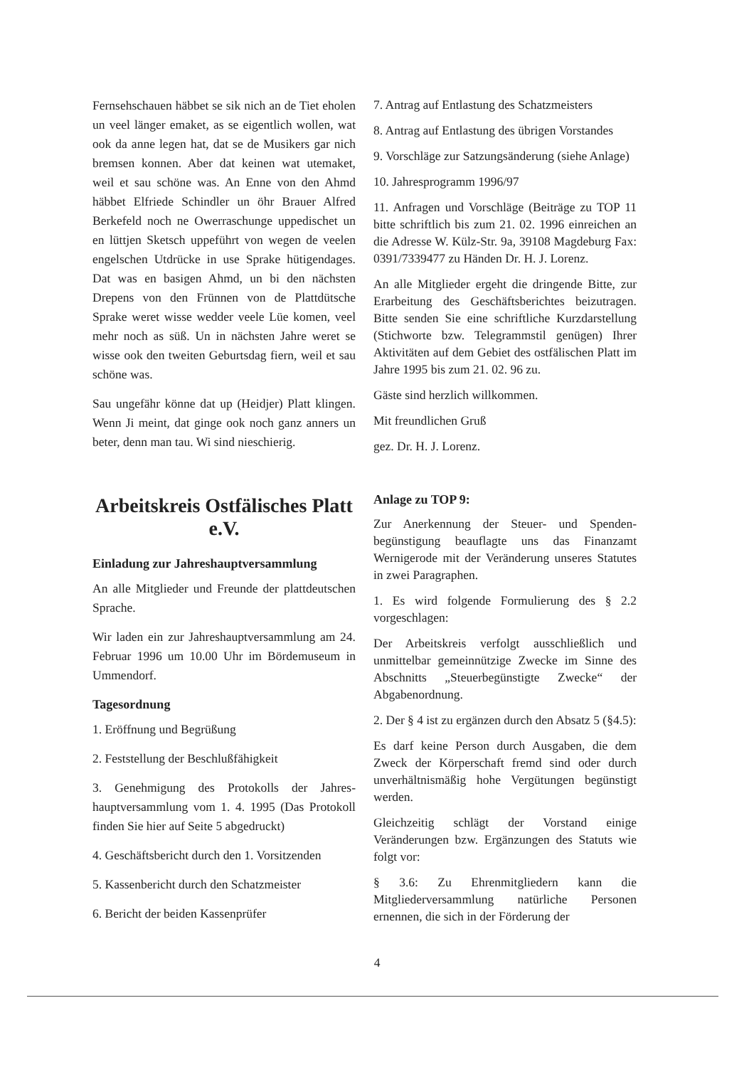Fernsehschauen häbbet se sik nich an de Tiet eholen un veel länger emaket, as se eigentlich wollen, wat ook da anne legen hat, dat se de Musikers gar nich bremsen konnen. Aber dat keinen wat utemaket, weil et sau schöne was. An Enne von den Ahmd häbbet Elfriede Schindler un öhr Brauer Alfred Berkefeld noch ne Owerraschunge uppedischet un en lüttjen Sketsch uppeführt von wegen de veelen engelschen Utdrücke in use Sprake hütigendages. Dat was en basigen Ahmd, un bi den nächsten Drepens von den Frünnen von de Plattdütsche Sprake weret wisse wedder veele Lüe komen, veel mehr noch as süß. Un in nächsten Jahre weret se wisse ook den tweiten Geburtsdag fiern, weil et sau schöne was.
Sau ungefähr könne dat up (Heidjer) Platt klingen. Wenn Ji meint, dat ginge ook noch ganz anners un beter, denn man tau. Wi sind nieschierig.
Arbeitskreis Ostfälisches Platt e.V.
Einladung zur Jahreshauptversammlung
An alle Mitglieder und Freunde der plattdeutschen Sprache.
Wir laden ein zur Jahreshauptversammlung am 24. Februar 1996 um 10.00 Uhr im Bördemuseum in Ummendorf.
Tagesordnung
1. Eröffnung und Begrüßung
2. Feststellung der Beschlußfähigkeit
3. Genehmigung des Protokolls der Jahres­hauptversammlung vom 1. 4. 1995 (Das Protokoll finden Sie hier auf Seite 5 abge­druckt)
4. Geschäftsbericht durch den 1. Vorsitzenden
5. Kassenbericht durch den Schatzmeister
6. Bericht der beiden Kassenprüfer
7. Antrag auf Entlastung des Schatzmeisters
8. Antrag auf Entlastung des übrigen Vorstandes
9. Vorschläge zur Satzungsänderung (siehe Anlage)
10. Jahresprogramm 1996/97
11. Anfragen und Vorschläge (Beiträge zu TOP 11 bitte schriftlich bis zum 21. 02. 1996 einreichen an die Adresse W. Külz-Str. 9a, 39108 Magdeburg Fax: 0391/7339477 zu Händen Dr. H. J. Lorenz.
An alle Mitglieder ergeht die dringende Bitte, zur Erarbeitung des Geschäftsberichtes beizutragen. Bitte senden Sie eine schriftliche Kurzdarstellung (Stichworte bzw. Telegrammstil genügen) Ihrer Aktivitäten auf dem Gebiet des ostfälischen Platt im Jahre 1995 bis zum 21. 02. 96 zu.
Gäste sind herzlich willkommen.
Mit freundlichen Gruß
gez. Dr. H. J. Lorenz.
Anlage zu TOP 9:
Zur Anerkennung der Steuer- und Spenden­begünstigung beauflagte uns das Finanzamt Wernigerode mit der Veränderung unseres Statutes in zwei Paragraphen.
1. Es wird folgende Formulierung des § 2.2 vorgeschlagen:
Der Arbeitskreis verfolgt ausschließlich und unmittelbar gemeinnützige Zwecke im Sinne des Abschnitts „Steuerbegünstigte Zwecke“ der Abgabenordnung.
2. Der § 4 ist zu ergänzen durch den Absatz 5 (§4.5):
Es darf keine Person durch Ausgaben, die dem Zweck der Körperschaft fremd sind oder durch unverhältnismäßig hohe Vergütungen begünstigt werden.
Gleichzeitig schlägt der Vorstand einige Veränderungen bzw. Ergänzungen des Statuts wie folgt vor:
§ 3.6: Zu Ehrenmitgliedern kann die Mitgliederversammlung natürliche Personen ernennen, die sich in der Förderung der
4